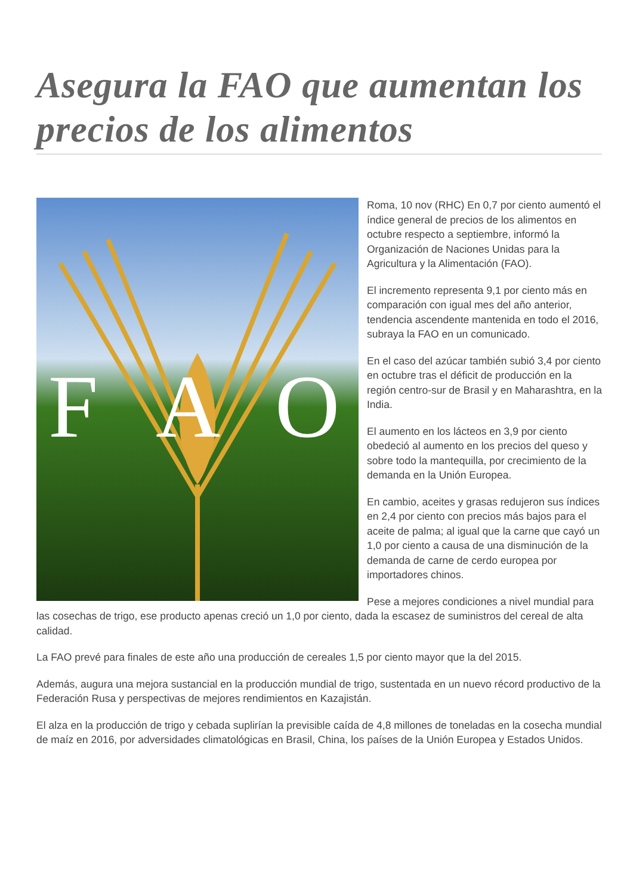Asegura la FAO que aumentan los precios de los alimentos
F
A
O
Roma, 10 nov (RHC) En 0,7 por ciento aumentó el índice general de precios de los alimentos en octubre respecto a septiembre, informó la Organización de Naciones Unidas para la Agricultura y la Alimentación (FAO).
El incremento representa 9,1 por ciento más en comparación con igual mes del año anterior, tendencia ascendente mantenida en todo el 2016, subraya la FAO en un comunicado.
En el caso del azúcar también subió 3,4 por ciento en octubre tras el déficit de producción en la región centro-sur de Brasil y en Maharashtra, en la India.
El aumento en los lácteos en 3,9 por ciento obedeció al aumento en los precios del queso y sobre todo la mantequilla, por crecimiento de la demanda en la Unión Europea.
En cambio, aceites y grasas redujeron sus índices en 2,4 por ciento con precios más bajos para el aceite de palma; al igual que la carne que cayó un 1,0 por ciento a causa de una disminución de la demanda de carne de cerdo europea por importadores chinos.
Pese a mejores condiciones a nivel mundial para las cosechas de trigo, ese producto apenas creció un 1,0 por ciento, dada la escasez de suministros del cereal de alta calidad.
La FAO prevé para finales de este año una producción de cereales 1,5 por ciento mayor que la del 2015.
Además, augura una mejora sustancial en la producción mundial de trigo, sustentada en un nuevo récord productivo de la Federación Rusa y perspectivas de mejores rendimientos en Kazajistán.
El alza en la producción de trigo y cebada suplirían la previsible caída de 4,8 millones de toneladas en la cosecha mundial de maíz en 2016, por adversidades climatológicas en Brasil, China, los países de la Unión Europea y Estados Unidos.